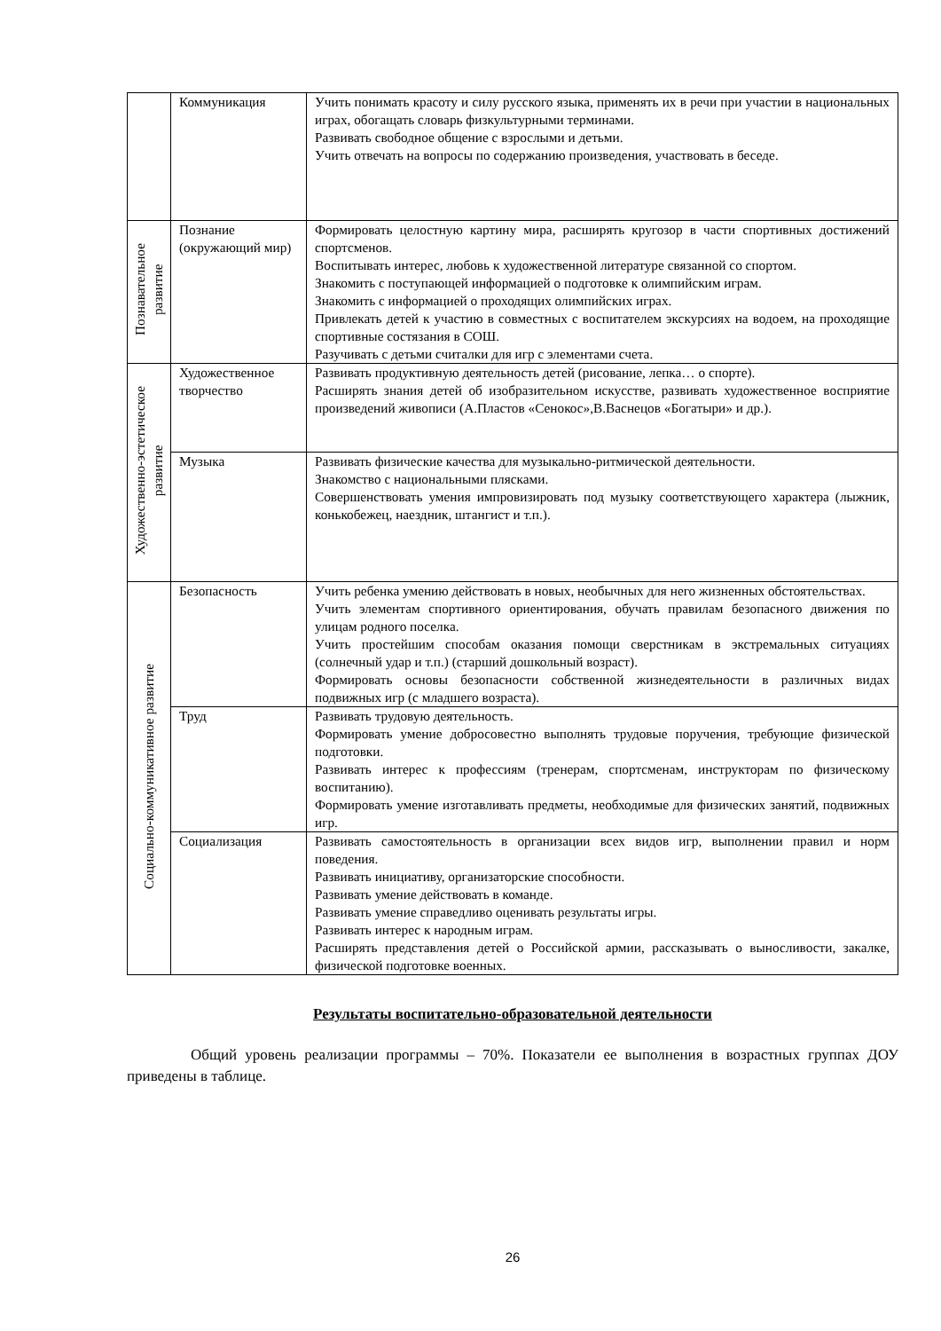| | Коммуникация | Учить понимать красоту и силу русского языка, применять их в речи при участии в национальных играх, обогащать словарь физкультурными терминами. Развивать свободное общение с взрослыми и детьми. Учить отвечать на вопросы по содержанию произведения, участвовать в беседе. |
| Познавательное развитие | Познание (окружающий мир) | Формировать целостную картину мира, расширять кругозор в части спортивных достижений спортсменов. Воспитывать интерес, любовь к художественной литературе связанной со спортом. Знакомить с поступающей информацией о подготовке к олимпийским играм. Знакомить с информацией о проходящих олимпийских играх. Привлекать детей к участию в совместных с воспитателем экскурсиях на водоем, на проходящие спортивные состязания в СОШ. Разучивать с детьми считалки для игр с элементами счета. |
| Художественно-эстетическое развитие | Художественное творчество | Развивать продуктивную деятельность детей (рисование, лепка… о спорте). Расширять знания детей об изобразительном искусстве, развивать художественное восприятие произведений живописи (А.Пластов «Сенокос»,В.Васнецов «Богатыри» и др.). |
| | Музыка | Развивать физические качества для музыкально-ритмической деятельности. Знакомство с национальными плясками. Совершенствовать умения импровизировать под музыку соответствующего характера (лыжник, конькобежец, наездник, штангист и т.п.). |
| Социально-коммуникативное развитие | Безопасность | Учить ребенка умению действовать в новых, необычных для него жизненных обстоятельствах. Учить элементам спортивного ориентирования, обучать правилам безопасного движения по улицам родного поселка. Учить простейшим способам оказания помощи сверстникам в экстремальных ситуациях (солнечный удар и т.п.) (старший дошкольный возраст). Формировать основы безопасности собственной жизнедеятельности в различных видах подвижных игр (с младшего возраста). |
| | Труд | Развивать трудовую деятельность. Формировать умение добросовестно выполнять трудовые поручения, требующие физической подготовки. Развивать интерес к профессиям (тренерам, спортсменам, инструкторам по физическому воспитанию). Формировать умение изготавливать предметы, необходимые для физических занятий, подвижных игр. |
| | Социализация | Развивать самостоятельность в организации всех видов игр, выполнении правил и норм поведения. Развивать инициативу, организаторские способности. Развивать умение действовать в команде. Развивать умение справедливо оценивать результаты игры. Развивать интерес к народным играм. Расширять представления детей о Российской армии, рассказывать о выносливости, закалке, физической подготовке военных. |
Результаты воспитательно-образовательной деятельности
Общий уровень реализации программы – 70%. Показатели ее выполнения в возрастных группах ДОУ приведены в таблице.
26